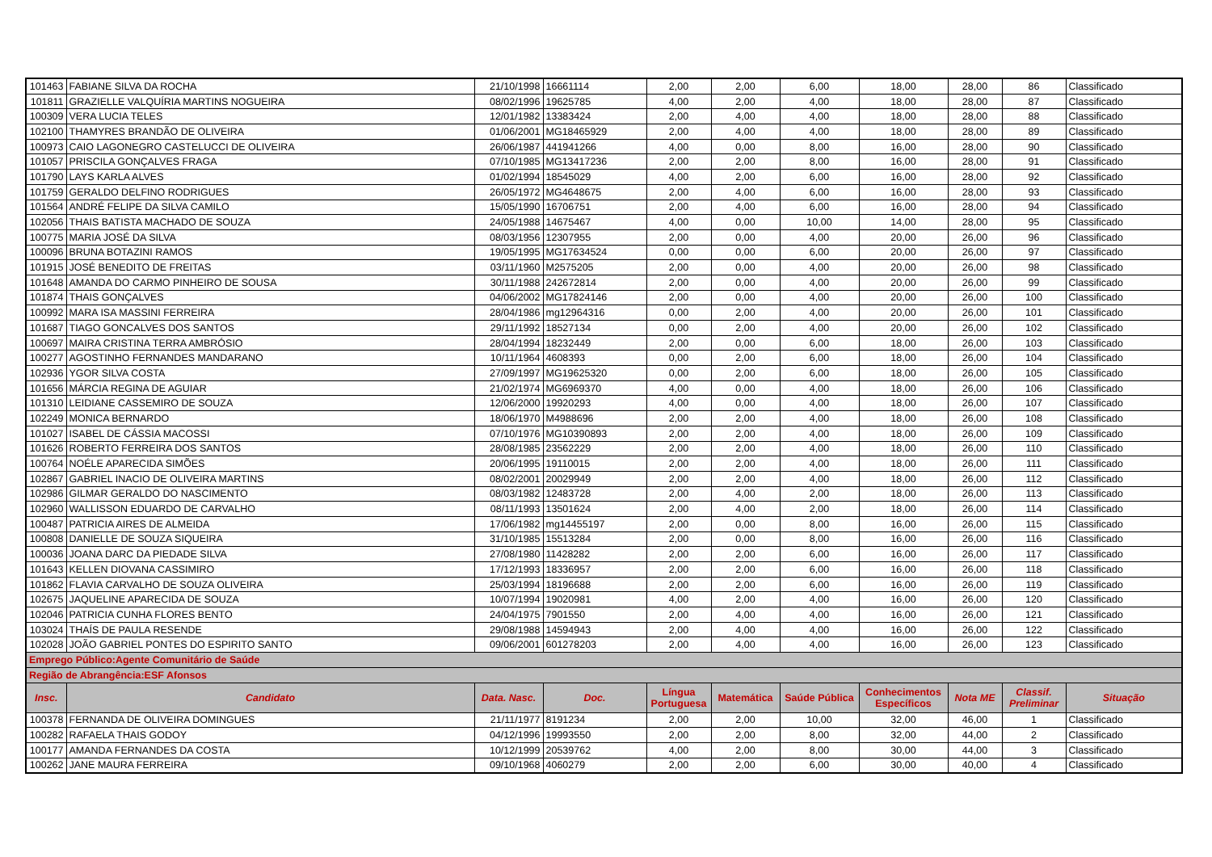| 101463 | FABIANE SILVA DA ROCHA | 21/10/1998 | 16661114 | 2,00 | 2,00 | 6,00 | 18,00 | 28,00 | 86 | Classificado |
| 101811 | GRAZIELLE VALQUÍRIA MARTINS NOGUEIRA | 08/02/1996 | 19625785 | 4,00 | 2,00 | 4,00 | 18,00 | 28,00 | 87 | Classificado |
| 100309 | VERA LUCIA TELES | 12/01/1982 | 13383424 | 2,00 | 4,00 | 4,00 | 18,00 | 28,00 | 88 | Classificado |
| 102100 | THAMYRES BRANDÃO DE OLIVEIRA | 01/06/2001 | MG18465929 | 2,00 | 4,00 | 4,00 | 18,00 | 28,00 | 89 | Classificado |
| 100973 | CAIO LAGONEGRO CASTELUCCI DE OLIVEIRA | 26/06/1987 | 441941266 | 4,00 | 0,00 | 8,00 | 16,00 | 28,00 | 90 | Classificado |
| 101057 | PRISCILA GONÇALVES FRAGA | 07/10/1985 | MG13417236 | 2,00 | 2,00 | 8,00 | 16,00 | 28,00 | 91 | Classificado |
| 101790 | LAYS KARLA ALVES | 01/02/1994 | 18545029 | 4,00 | 2,00 | 6,00 | 16,00 | 28,00 | 92 | Classificado |
| 101759 | GERALDO DELFINO RODRIGUES | 26/05/1972 | MG4648675 | 2,00 | 4,00 | 6,00 | 16,00 | 28,00 | 93 | Classificado |
| 101564 | ANDRÉ FELIPE DA SILVA CAMILO | 15/05/1990 | 16706751 | 2,00 | 4,00 | 6,00 | 16,00 | 28,00 | 94 | Classificado |
| 102056 | THAIS BATISTA MACHADO DE SOUZA | 24/05/1988 | 14675467 | 4,00 | 0,00 | 10,00 | 14,00 | 28,00 | 95 | Classificado |
| 100775 | MARIA JOSÉ DA SILVA | 08/03/1956 | 12307955 | 2,00 | 0,00 | 4,00 | 20,00 | 26,00 | 96 | Classificado |
| 100096 | BRUNA BOTAZINI RAMOS | 19/05/1995 | MG17634524 | 0,00 | 0,00 | 6,00 | 20,00 | 26,00 | 97 | Classificado |
| 101915 | JOSÉ BENEDITO DE FREITAS | 03/11/1960 | M2575205 | 2,00 | 0,00 | 4,00 | 20,00 | 26,00 | 98 | Classificado |
| 101648 | AMANDA DO CARMO PINHEIRO DE SOUSA | 30/11/1988 | 242672814 | 2,00 | 0,00 | 4,00 | 20,00 | 26,00 | 99 | Classificado |
| 101874 | THAIS GONÇALVES | 04/06/2002 | MG17824146 | 2,00 | 0,00 | 4,00 | 20,00 | 26,00 | 100 | Classificado |
| 100992 | MARA ISA MASSINI FERREIRA | 28/04/1986 | mg12964316 | 0,00 | 2,00 | 4,00 | 20,00 | 26,00 | 101 | Classificado |
| 101687 | TIAGO GONCALVES DOS SANTOS | 29/11/1992 | 18527134 | 0,00 | 2,00 | 4,00 | 20,00 | 26,00 | 102 | Classificado |
| 100697 | MAIRA CRISTINA TERRA AMBRÓSIO | 28/04/1994 | 18232449 | 2,00 | 0,00 | 6,00 | 18,00 | 26,00 | 103 | Classificado |
| 100277 | AGOSTINHO FERNANDES MANDARANO | 10/11/1964 | 4608393 | 0,00 | 2,00 | 6,00 | 18,00 | 26,00 | 104 | Classificado |
| 102936 | YGOR SILVA COSTA | 27/09/1997 | MG19625320 | 0,00 | 2,00 | 6,00 | 18,00 | 26,00 | 105 | Classificado |
| 101656 | MÁRCIA REGINA DE AGUIAR | 21/02/1974 | MG6969370 | 4,00 | 0,00 | 4,00 | 18,00 | 26,00 | 106 | Classificado |
| 101310 | LEIDIANE CASSEMIRO DE SOUZA | 12/06/2000 | 19920293 | 4,00 | 0,00 | 4,00 | 18,00 | 26,00 | 107 | Classificado |
| 102249 | MONICA BERNARDO | 18/06/1970 | M4988696 | 2,00 | 2,00 | 4,00 | 18,00 | 26,00 | 108 | Classificado |
| 101027 | ISABEL DE CÁSSIA MACOSSI | 07/10/1976 | MG10390893 | 2,00 | 2,00 | 4,00 | 18,00 | 26,00 | 109 | Classificado |
| 101626 | ROBERTO FERREIRA DOS SANTOS | 28/08/1985 | 23562229 | 2,00 | 2,00 | 4,00 | 18,00 | 26,00 | 110 | Classificado |
| 100764 | NOÉLE APARECIDA SIMÕES | 20/06/1995 | 19110015 | 2,00 | 2,00 | 4,00 | 18,00 | 26,00 | 111 | Classificado |
| 102867 | GABRIEL INACIO DE OLIVEIRA MARTINS | 08/02/2001 | 20029949 | 2,00 | 2,00 | 4,00 | 18,00 | 26,00 | 112 | Classificado |
| 102986 | GILMAR GERALDO DO NASCIMENTO | 08/03/1982 | 12483728 | 2,00 | 4,00 | 2,00 | 18,00 | 26,00 | 113 | Classificado |
| 102960 | WALLISSON EDUARDO DE CARVALHO | 08/11/1993 | 13501624 | 2,00 | 4,00 | 2,00 | 18,00 | 26,00 | 114 | Classificado |
| 100487 | PATRICIA AIRES DE ALMEIDA | 17/06/1982 | mg14455197 | 2,00 | 0,00 | 8,00 | 16,00 | 26,00 | 115 | Classificado |
| 100808 | DANIELLE DE SOUZA SIQUEIRA | 31/10/1985 | 15513284 | 2,00 | 0,00 | 8,00 | 16,00 | 26,00 | 116 | Classificado |
| 100036 | JOANA DARC DA PIEDADE SILVA | 27/08/1980 | 11428282 | 2,00 | 2,00 | 6,00 | 16,00 | 26,00 | 117 | Classificado |
| 101643 | KELLEN DIOVANA CASSIMIRO | 17/12/1993 | 18336957 | 2,00 | 2,00 | 6,00 | 16,00 | 26,00 | 118 | Classificado |
| 101862 | FLAVIA CARVALHO DE SOUZA OLIVEIRA | 25/03/1994 | 18196688 | 2,00 | 2,00 | 6,00 | 16,00 | 26,00 | 119 | Classificado |
| 102675 | JAQUELINE APARECIDA DE SOUZA | 10/07/1994 | 19020981 | 4,00 | 2,00 | 4,00 | 16,00 | 26,00 | 120 | Classificado |
| 102046 | PATRICIA CUNHA FLORES BENTO | 24/04/1975 | 7901550 | 2,00 | 4,00 | 4,00 | 16,00 | 26,00 | 121 | Classificado |
| 103024 | THAÍS DE PAULA RESENDE | 29/08/1988 | 14594943 | 2,00 | 4,00 | 4,00 | 16,00 | 26,00 | 122 | Classificado |
| 102028 | JOÃO GABRIEL PONTES DO ESPIRITO SANTO | 09/06/2001 | 601278203 | 2,00 | 4,00 | 4,00 | 16,00 | 26,00 | 123 | Classificado |
| Emprego Público:Agente Comunitário de Saúde | | | | | | | | | | |
| Região de Abrangência:ESF Afonsos | | | | | | | | | | |
| Insc. | Candidato | Data. Nasc. | Doc. | Língua Portuguesa | Matemática | Saúde Pública | Conhecimentos Específicos | Nota ME | Classif. Preliminar | Situação |
| 100378 | FERNANDA DE OLIVEIRA DOMINGUES | 21/11/1977 | 8191234 | 2,00 | 2,00 | 10,00 | 32,00 | 46,00 | 1 | Classificado |
| 100282 | RAFAELA THAIS GODOY | 04/12/1996 | 19993550 | 2,00 | 2,00 | 8,00 | 32,00 | 44,00 | 2 | Classificado |
| 100177 | AMANDA FERNANDES DA COSTA | 10/12/1999 | 20539762 | 4,00 | 2,00 | 8,00 | 30,00 | 44,00 | 3 | Classificado |
| 100262 | JANE MAURA FERREIRA | 09/10/1968 | 4060279 | 2,00 | 2,00 | 6,00 | 30,00 | 40,00 | 4 | Classificado |